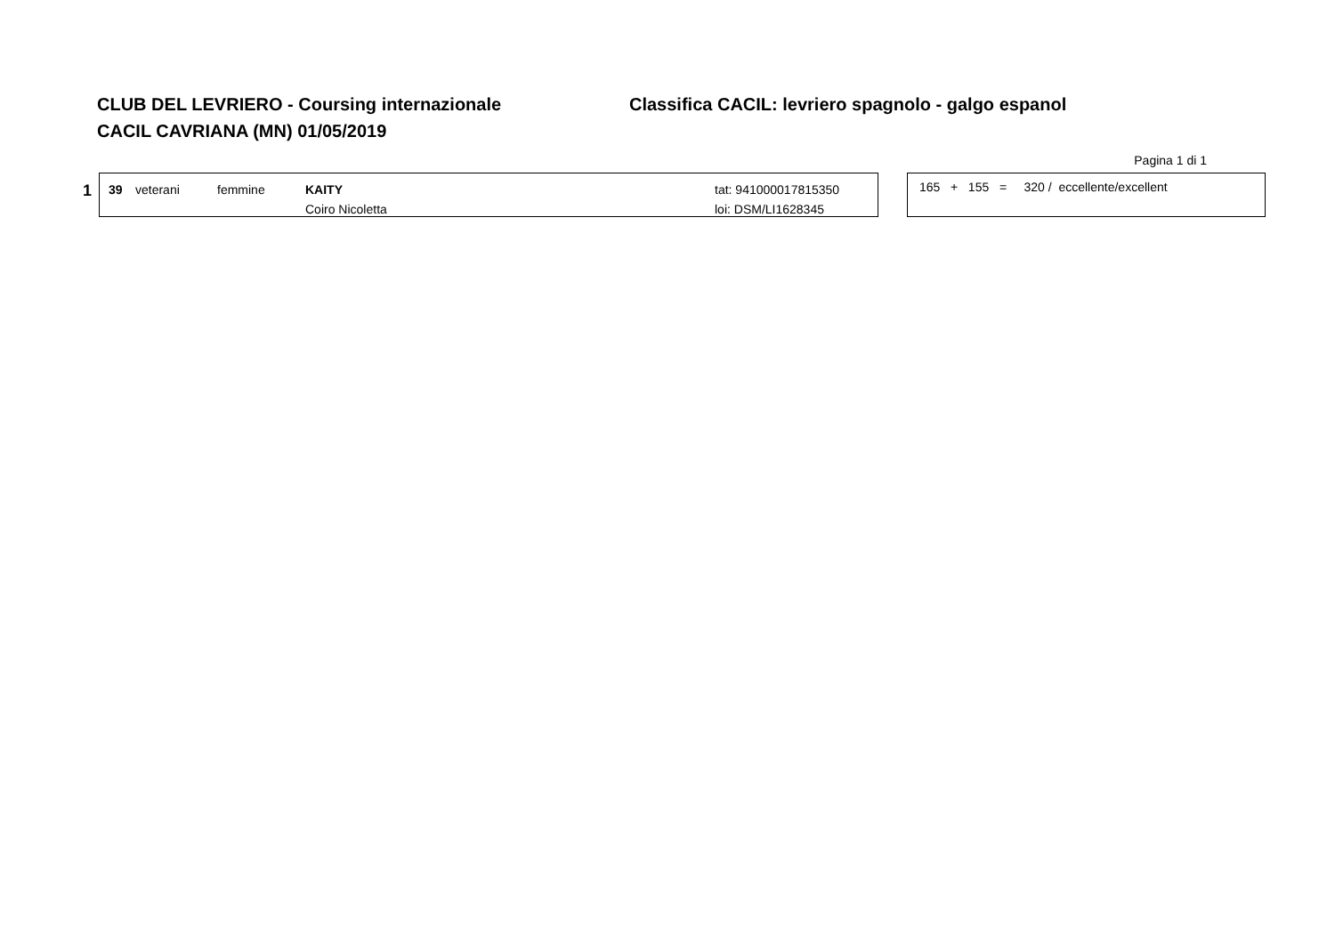CLUB DEL LEVRIERO - Coursing internazionale Classifica CACIL: levriero spagnolo - galgo espanol
CACIL CAVRIANA (MN) 01/05/2019
Pagina 1 di 1
1
39 veterani femmine KAITY
Coiro Nicoletta
tat: 941000017815350
loi: DSM/LI1628345
165 + 155 = 320 / eccellente/excellent